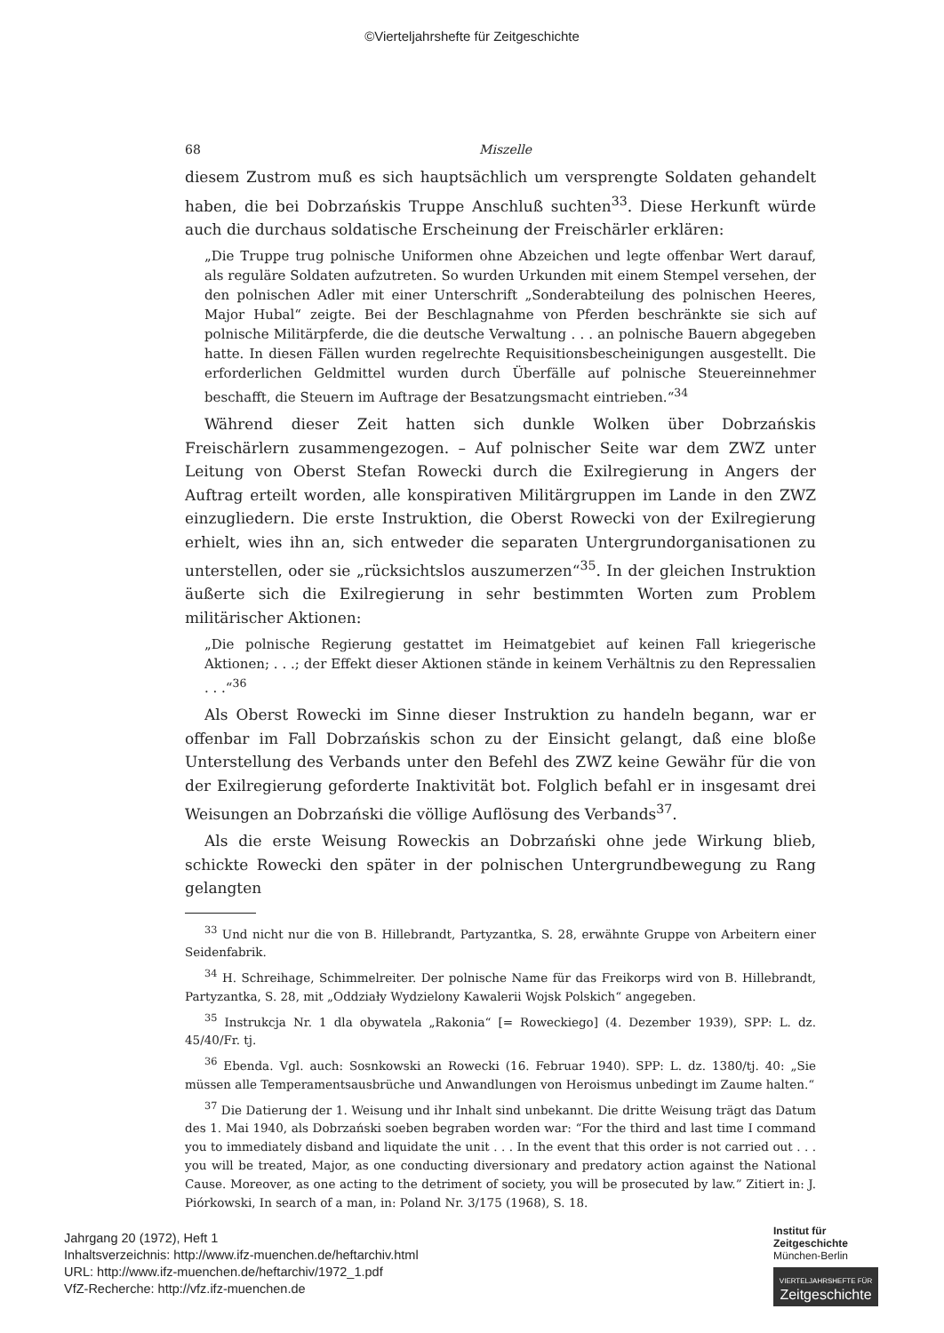©Vierteljahrshefte für Zeitgeschichte
68 Miszelle
diesem Zustrom muß es sich hauptsächlich um versprengte Soldaten gehandelt haben, die bei Dobrzańskis Truppe Anschluß suchten<sup>33</sup>. Diese Herkunft würde auch die durchaus soldatische Erscheinung der Freischärler erklären:
„Die Truppe trug polnische Uniformen ohne Abzeichen und legte offenbar Wert darauf, als reguläre Soldaten aufzutreten. So wurden Urkunden mit einem Stempel versehen, der den polnischen Adler mit einer Unterschrift „Sonderabteilung des polnischen Heeres, Major Hubal“ zeigte. Bei der Beschlagnahme von Pferden beschränkte sie sich auf polnische Militärpferde, die die deutsche Verwaltung . . . an polnische Bauern abgegeben hatte. In diesen Fällen wurden regelrechte Requisitionsbescheinigungen ausgestellt. Die erforderlichen Geldmittel wurden durch Überfälle auf polnische Steuereinnehmer beschafft, die Steuern im Auftrage der Besatzungsmacht eintrieben.“<sup>34</sup>
Während dieser Zeit hatten sich dunkle Wolken über Dobrzańskis Freischärlern zusammengezogen. – Auf polnischer Seite war dem ZWZ unter Leitung von Oberst Stefan Rowecki durch die Exilregierung in Angers der Auftrag erteilt worden, alle konspirativen Militärgruppen im Lande in den ZWZ einzugliedern. Die erste Instruktion, die Oberst Rowecki von der Exilregierung erhielt, wies ihn an, sich entweder die separaten Untergrundorganisationen zu unterstellen, oder sie „rücksichtslos auszumerzen“<sup>35</sup>. In der gleichen Instruktion äußerte sich die Exilregierung in sehr bestimmten Worten zum Problem militärischer Aktionen:
„Die polnische Regierung gestattet im Heimatgebiet auf keinen Fall kriegerische Aktionen; . . .; der Effekt dieser Aktionen stände in keinem Verhältnis zu den Repressalien . . .“<sup>36</sup>
Als Oberst Rowecki im Sinne dieser Instruktion zu handeln begann, war er offenbar im Fall Dobrzańskis schon zu der Einsicht gelangt, daß eine bloße Unterstellung des Verbands unter den Befehl des ZWZ keine Gewähr für die von der Exilregierung geforderte Inaktivität bot. Folglich befahl er in insgesamt drei Weisungen an Dobrzański die völlige Auflösung des Verbands<sup>37</sup>.
Als die erste Weisung Roweckis an Dobrzański ohne jede Wirkung blieb, schickte Rowecki den später in der polnischen Untergrundbewegung zu Rang gelangten
<sup>33</sup> Und nicht nur die von B. Hillebrandt, Partyzantka, S. 28, erwähnte Gruppe von Arbeitern einer Seidenfabrik.
<sup>34</sup> H. Schreihage, Schimmelreiter. Der polnische Name für das Freikorps wird von B. Hillebrandt, Partyzantka, S. 28, mit „Oddziały Wydzielony Kawalerii Wojsk Polskich“ angegeben.
<sup>35</sup> Instrukcja Nr. 1 dla obywatela „Rakonia“ [= Roweckiego] (4. Dezember 1939), SPP: L. dz. 45/40/Fr. tj.
<sup>36</sup> Ebenda. Vgl. auch: Sosnkowski an Rowecki (16. Februar 1940). SPP: L. dz. 1380/tj. 40: „Sie müssen alle Temperamentsausbrüche und Anwandlungen von Heroismus unbedingt im Zaume halten.“
<sup>37</sup> Die Datierung der 1. Weisung und ihr Inhalt sind unbekannt. Die dritte Weisung trägt das Datum des 1. Mai 1940, als Dobrzański soeben begraben worden war: “For the third and last time I command you to immediately disband and liquidate the unit . . . In the event that this order is not carried out . . . you will be treated, Major, as one conducting diversionary and predatory action against the National Cause. Moreover, as one acting to the detriment of society, you will be prosecuted by law.” Zitiert in: J. Piórkowski, In search of a man, in: Poland Nr. 3/175 (1968), S. 18.
Jahrgang 20 (1972), Heft 1
Inhaltsverzeichnis: http://www.ifz-muenchen.de/heftarchiv.html
URL: http://www.ifz-muenchen.de/heftarchiv/1972_1.pdf
VfZ-Recherche: http://vfz.ifz-muenchen.de
Institut für
Zeitgeschichte
München-Berlin
VIERTELJAHRSHEFTE FÜR
Zeitgeschichte